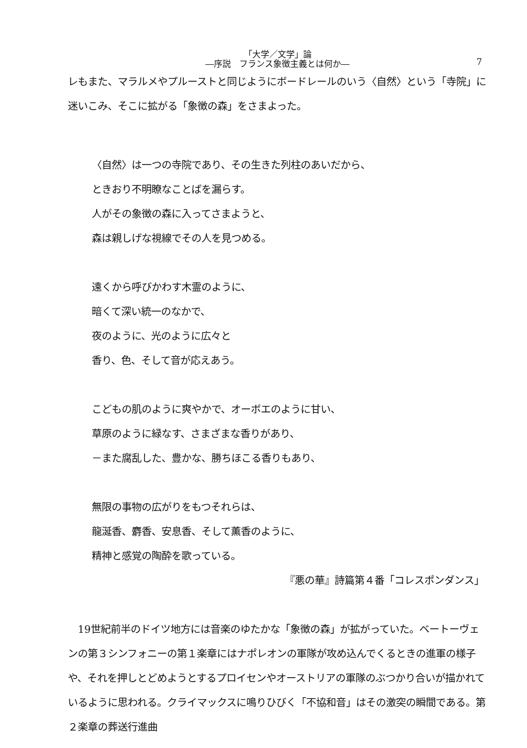「大学／文学」論
―序説　フランス象徴主義とは何か―
7
レもまた、マラルメやプルーストと同じようにボードレールのいう〈自然〉という「寺院」に迷いこみ、そこに拡がる「象徴の森」をさまよった。
〈自然〉は一つの寺院であり、その生きた列柱のあいだから、
ときおり不明瞭なことばを漏らす。
人がその象徴の森に入ってさまようと、
森は親しげな視線でその人を見つめる。
遠くから呼びかわす木霊のように、
暗くて深い統一のなかで、
夜のように、光のように広々と
香り、色、そして音が応えあう。
こどもの肌のように爽やかで、オーボエのように甘い、
草原のように緑なす、さまざまな香りがあり、
－また腐乱した、豊かな、勝ちほこる香りもあり、
無限の事物の広がりをもつそれらは、
龍涎香、麝香、安息香、そして薫香のように、
精神と感覚の陶酔を歌っている。
『悪の華』詩篇第４番「コレスポンダンス」
　19世紀前半のドイツ地方には音楽のゆたかな「象徴の森」が拡がっていた。ベートーヴェンの第３シンフォニーの第１楽章にはナポレオンの軍隊が攻め込んでくるときの進軍の様子や、それを押しとどめようとするプロイセンやオーストリアの軍隊のぶつかり合いが描かれているように思われる。クライマックスに鳴りひびく「不協和音」はその激突の瞬間である。第２楽章の葬送行進曲